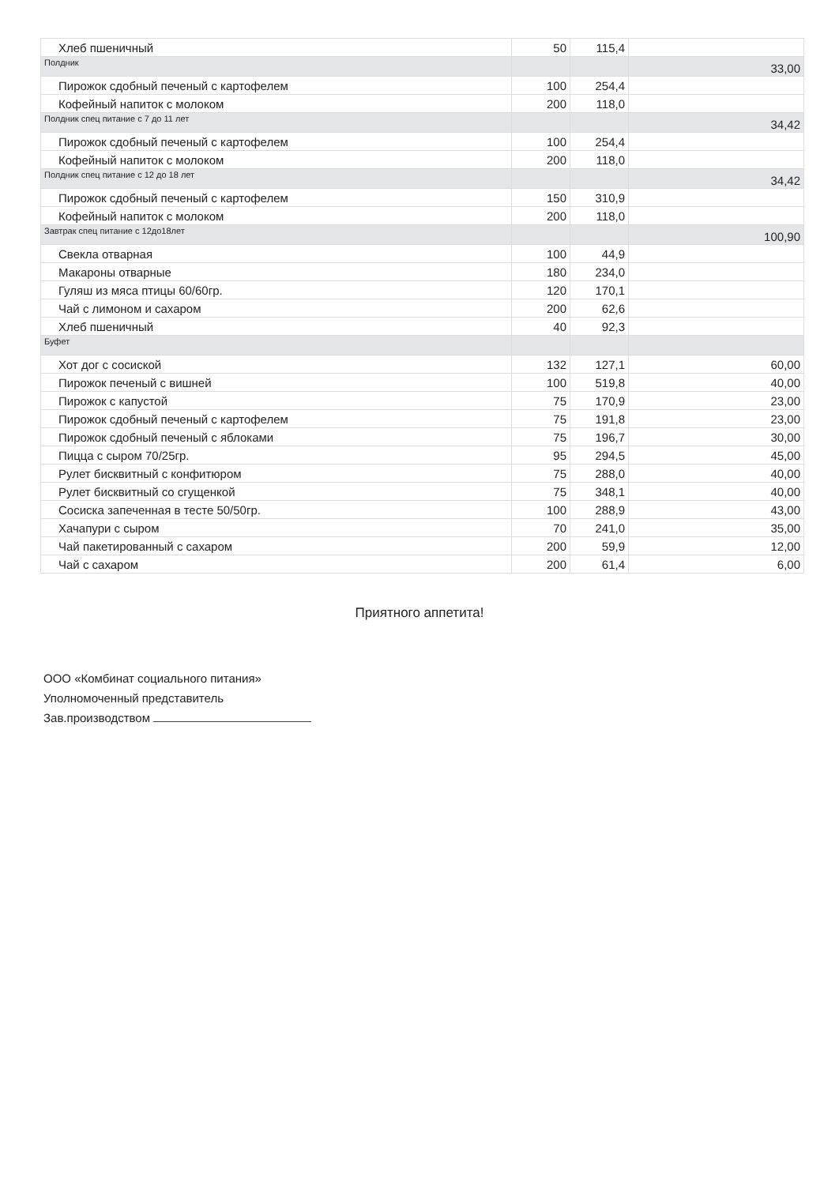| Хлеб пшеничный | 50 | 115,4 | |
| Полдник | | | 33,00 |
| Пирожок сдобный печеный с картофелем | 100 | 254,4 | |
| Кофейный напиток с молоком | 200 | 118,0 | |
| Полдник спец питание с 7 до 11 лет | | | 34,42 |
| Пирожок сдобный печеный с картофелем | 100 | 254,4 | |
| Кофейный напиток с молоком | 200 | 118,0 | |
| Полдник спец питание с 12 до 18 лет | | | 34,42 |
| Пирожок сдобный печеный с картофелем | 150 | 310,9 | |
| Кофейный напиток с молоком | 200 | 118,0 | |
| Завтрак спец питание с 12до18лет | | | 100,90 |
| Свекла отварная | 100 | 44,9 | |
| Макароны отварные | 180 | 234,0 | |
| Гуляш из мяса птицы 60/60гр. | 120 | 170,1 | |
| Чай с лимоном и сахаром | 200 | 62,6 | |
| Хлеб пшеничный | 40 | 92,3 | |
| Буфет | | | |
| Хот дог с сосиской | 132 | 127,1 | 60,00 |
| Пирожок печеный с вишней | 100 | 519,8 | 40,00 |
| Пирожок с капустой | 75 | 170,9 | 23,00 |
| Пирожок сдобный печеный с картофелем | 75 | 191,8 | 23,00 |
| Пирожок сдобный печеный с яблоками | 75 | 196,7 | 30,00 |
| Пицца с сыром 70/25гр. | 95 | 294,5 | 45,00 |
| Рулет бисквитный с конфитюром | 75 | 288,0 | 40,00 |
| Рулет бисквитный со сгущенкой | 75 | 348,1 | 40,00 |
| Сосиска запеченная в тесте 50/50гр. | 100 | 288,9 | 43,00 |
| Хачапури с сыром | 70 | 241,0 | 35,00 |
| Чай пакетированный с сахаром | 200 | 59,9 | 12,00 |
| Чай с сахаром | 200 | 61,4 | 6,00 |
Приятного аппетита!
ООО «Комбинат социального питания»
Уполномоченный представитель
Зав.производством